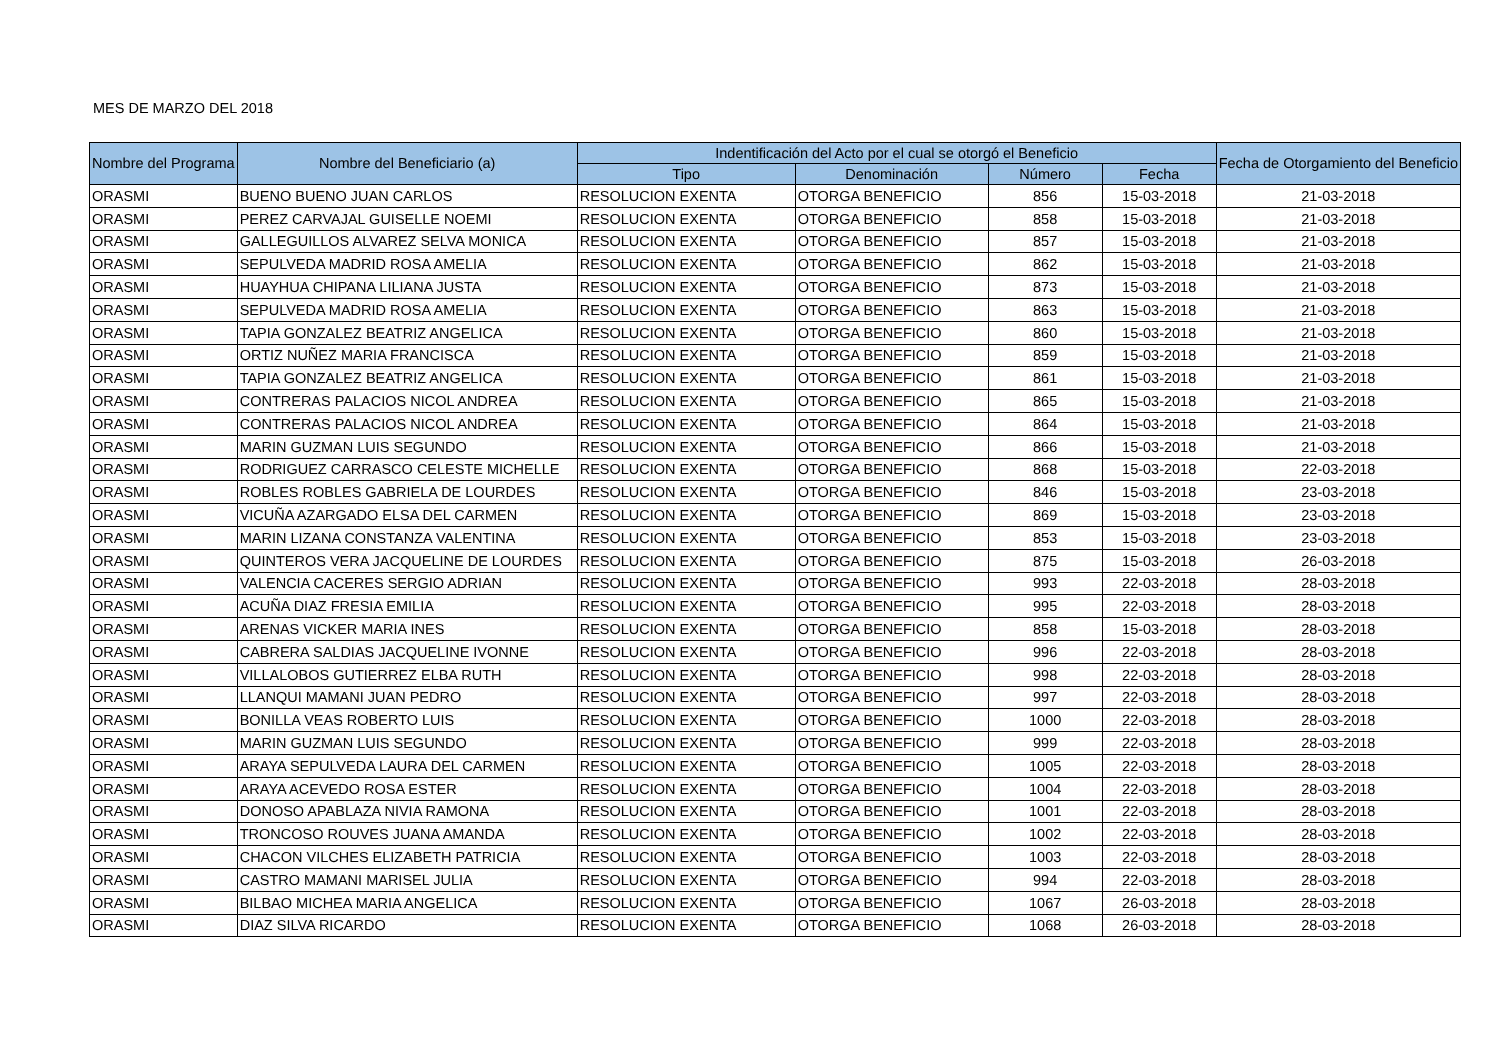MES DE MARZO DEL 2018
| Nombre del Programa | Nombre del Beneficiario (a) | Indentificación del Acto por el cual se otorgó el Beneficio | | | | Fecha de Otorgamiento del Beneficio |
| --- | --- | --- | --- | --- | --- | --- |
| | | Tipo | Denominación | Número | Fecha | |
| ORASMI | BUENO BUENO JUAN CARLOS | RESOLUCION EXENTA | OTORGA BENEFICIO | 856 | 15-03-2018 | 21-03-2018 |
| ORASMI | PEREZ CARVAJAL GUISELLE NOEMI | RESOLUCION EXENTA | OTORGA BENEFICIO | 858 | 15-03-2018 | 21-03-2018 |
| ORASMI | GALLEGUILLOS ALVAREZ SELVA MONICA | RESOLUCION EXENTA | OTORGA BENEFICIO | 857 | 15-03-2018 | 21-03-2018 |
| ORASMI | SEPULVEDA MADRID ROSA AMELIA | RESOLUCION EXENTA | OTORGA BENEFICIO | 862 | 15-03-2018 | 21-03-2018 |
| ORASMI | HUAYHUA CHIPANA LILIANA JUSTA | RESOLUCION EXENTA | OTORGA BENEFICIO | 873 | 15-03-2018 | 21-03-2018 |
| ORASMI | SEPULVEDA MADRID ROSA AMELIA | RESOLUCION EXENTA | OTORGA BENEFICIO | 863 | 15-03-2018 | 21-03-2018 |
| ORASMI | TAPIA GONZALEZ BEATRIZ ANGELICA | RESOLUCION EXENTA | OTORGA BENEFICIO | 860 | 15-03-2018 | 21-03-2018 |
| ORASMI | ORTIZ NUÑEZ MARIA FRANCISCA | RESOLUCION EXENTA | OTORGA BENEFICIO | 859 | 15-03-2018 | 21-03-2018 |
| ORASMI | TAPIA GONZALEZ BEATRIZ ANGELICA | RESOLUCION EXENTA | OTORGA BENEFICIO | 861 | 15-03-2018 | 21-03-2018 |
| ORASMI | CONTRERAS PALACIOS NICOL ANDREA | RESOLUCION EXENTA | OTORGA BENEFICIO | 865 | 15-03-2018 | 21-03-2018 |
| ORASMI | CONTRERAS PALACIOS NICOL ANDREA | RESOLUCION EXENTA | OTORGA BENEFICIO | 864 | 15-03-2018 | 21-03-2018 |
| ORASMI | MARIN GUZMAN LUIS SEGUNDO | RESOLUCION EXENTA | OTORGA BENEFICIO | 866 | 15-03-2018 | 21-03-2018 |
| ORASMI | RODRIGUEZ CARRASCO CELESTE MICHELLE | RESOLUCION EXENTA | OTORGA BENEFICIO | 868 | 15-03-2018 | 22-03-2018 |
| ORASMI | ROBLES ROBLES GABRIELA DE LOURDES | RESOLUCION EXENTA | OTORGA BENEFICIO | 846 | 15-03-2018 | 23-03-2018 |
| ORASMI | VICUÑA AZARGADO ELSA DEL CARMEN | RESOLUCION EXENTA | OTORGA BENEFICIO | 869 | 15-03-2018 | 23-03-2018 |
| ORASMI | MARIN LIZANA CONSTANZA VALENTINA | RESOLUCION EXENTA | OTORGA BENEFICIO | 853 | 15-03-2018 | 23-03-2018 |
| ORASMI | QUINTEROS VERA JACQUELINE DE LOURDES | RESOLUCION EXENTA | OTORGA BENEFICIO | 875 | 15-03-2018 | 26-03-2018 |
| ORASMI | VALENCIA CACERES SERGIO ADRIAN | RESOLUCION EXENTA | OTORGA BENEFICIO | 993 | 22-03-2018 | 28-03-2018 |
| ORASMI | ACUÑA DIAZ FRESIA EMILIA | RESOLUCION EXENTA | OTORGA BENEFICIO | 995 | 22-03-2018 | 28-03-2018 |
| ORASMI | ARENAS VICKER MARIA INES | RESOLUCION EXENTA | OTORGA BENEFICIO | 858 | 15-03-2018 | 28-03-2018 |
| ORASMI | CABRERA SALDIAS JACQUELINE IVONNE | RESOLUCION EXENTA | OTORGA BENEFICIO | 996 | 22-03-2018 | 28-03-2018 |
| ORASMI | VILLALOBOS GUTIERREZ ELBA RUTH | RESOLUCION EXENTA | OTORGA BENEFICIO | 998 | 22-03-2018 | 28-03-2018 |
| ORASMI | LLANQUI MAMANI JUAN PEDRO | RESOLUCION EXENTA | OTORGA BENEFICIO | 997 | 22-03-2018 | 28-03-2018 |
| ORASMI | BONILLA VEAS ROBERTO LUIS | RESOLUCION EXENTA | OTORGA BENEFICIO | 1000 | 22-03-2018 | 28-03-2018 |
| ORASMI | MARIN GUZMAN LUIS SEGUNDO | RESOLUCION EXENTA | OTORGA BENEFICIO | 999 | 22-03-2018 | 28-03-2018 |
| ORASMI | ARAYA SEPULVEDA LAURA DEL CARMEN | RESOLUCION EXENTA | OTORGA BENEFICIO | 1005 | 22-03-2018 | 28-03-2018 |
| ORASMI | ARAYA ACEVEDO ROSA ESTER | RESOLUCION EXENTA | OTORGA BENEFICIO | 1004 | 22-03-2018 | 28-03-2018 |
| ORASMI | DONOSO APABLAZA NIVIA RAMONA | RESOLUCION EXENTA | OTORGA BENEFICIO | 1001 | 22-03-2018 | 28-03-2018 |
| ORASMI | TRONCOSO ROUVES JUANA AMANDA | RESOLUCION EXENTA | OTORGA BENEFICIO | 1002 | 22-03-2018 | 28-03-2018 |
| ORASMI | CHACON VILCHES ELIZABETH PATRICIA | RESOLUCION EXENTA | OTORGA BENEFICIO | 1003 | 22-03-2018 | 28-03-2018 |
| ORASMI | CASTRO MAMANI MARISEL JULIA | RESOLUCION EXENTA | OTORGA BENEFICIO | 994 | 22-03-2018 | 28-03-2018 |
| ORASMI | BILBAO MICHEA MARIA ANGELICA | RESOLUCION EXENTA | OTORGA BENEFICIO | 1067 | 26-03-2018 | 28-03-2018 |
| ORASMI | DIAZ SILVA RICARDO | RESOLUCION EXENTA | OTORGA BENEFICIO | 1068 | 26-03-2018 | 28-03-2018 |